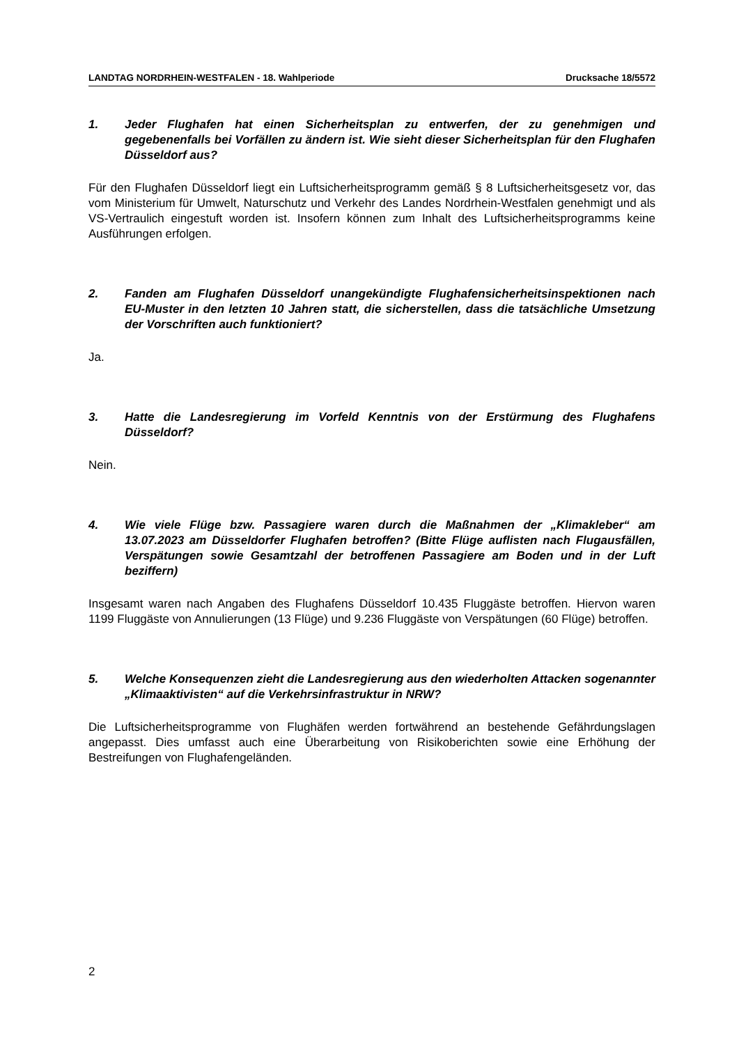LANDTAG NORDRHEIN-WESTFALEN - 18. Wahlperiode Drucksache 18/5572
1. Jeder Flughafen hat einen Sicherheitsplan zu entwerfen, der zu genehmigen und gegebenenfalls bei Vorfällen zu ändern ist. Wie sieht dieser Sicherheitsplan für den Flughafen Düsseldorf aus?
Für den Flughafen Düsseldorf liegt ein Luftsicherheitsprogramm gemäß § 8 Luftsicherheitsgesetz vor, das vom Ministerium für Umwelt, Naturschutz und Verkehr des Landes Nordrhein-Westfalen genehmigt und als VS-Vertraulich eingestuft worden ist. Insofern können zum Inhalt des Luftsicherheitsprogramms keine Ausführungen erfolgen.
2. Fanden am Flughafen Düsseldorf unangekündigte Flughafensicherheitsinspektionen nach EU-Muster in den letzten 10 Jahren statt, die sicherstellen, dass die tatsächliche Umsetzung der Vorschriften auch funktioniert?
Ja.
3. Hatte die Landesregierung im Vorfeld Kenntnis von der Erstürmung des Flughafens Düsseldorf?
Nein.
4. Wie viele Flüge bzw. Passagiere waren durch die Maßnahmen der „Klimakleber“ am 13.07.2023 am Düsseldorfer Flughafen betroffen? (Bitte Flüge auflisten nach Flugausfällen, Verspätungen sowie Gesamtzahl der betroffenen Passagiere am Boden und in der Luft beziffern)
Insgesamt waren nach Angaben des Flughafens Düsseldorf 10.435 Fluggäste betroffen. Hiervon waren 1199 Fluggäste von Annulierungen (13 Flüge) und 9.236 Fluggäste von Verspätungen (60 Flüge) betroffen.
5. Welche Konsequenzen zieht die Landesregierung aus den wiederholten Attacken sogenannter „Klimaaktivisten“ auf die Verkehrsinfrastruktur in NRW?
Die Luftsicherheitsprogramme von Flughäfen werden fortwährend an bestehende Gefährdungslagen angepasst. Dies umfasst auch eine Überarbeitung von Risikoberichten sowie eine Erhöhung der Bestreifungen von Flughafengeländen.
2